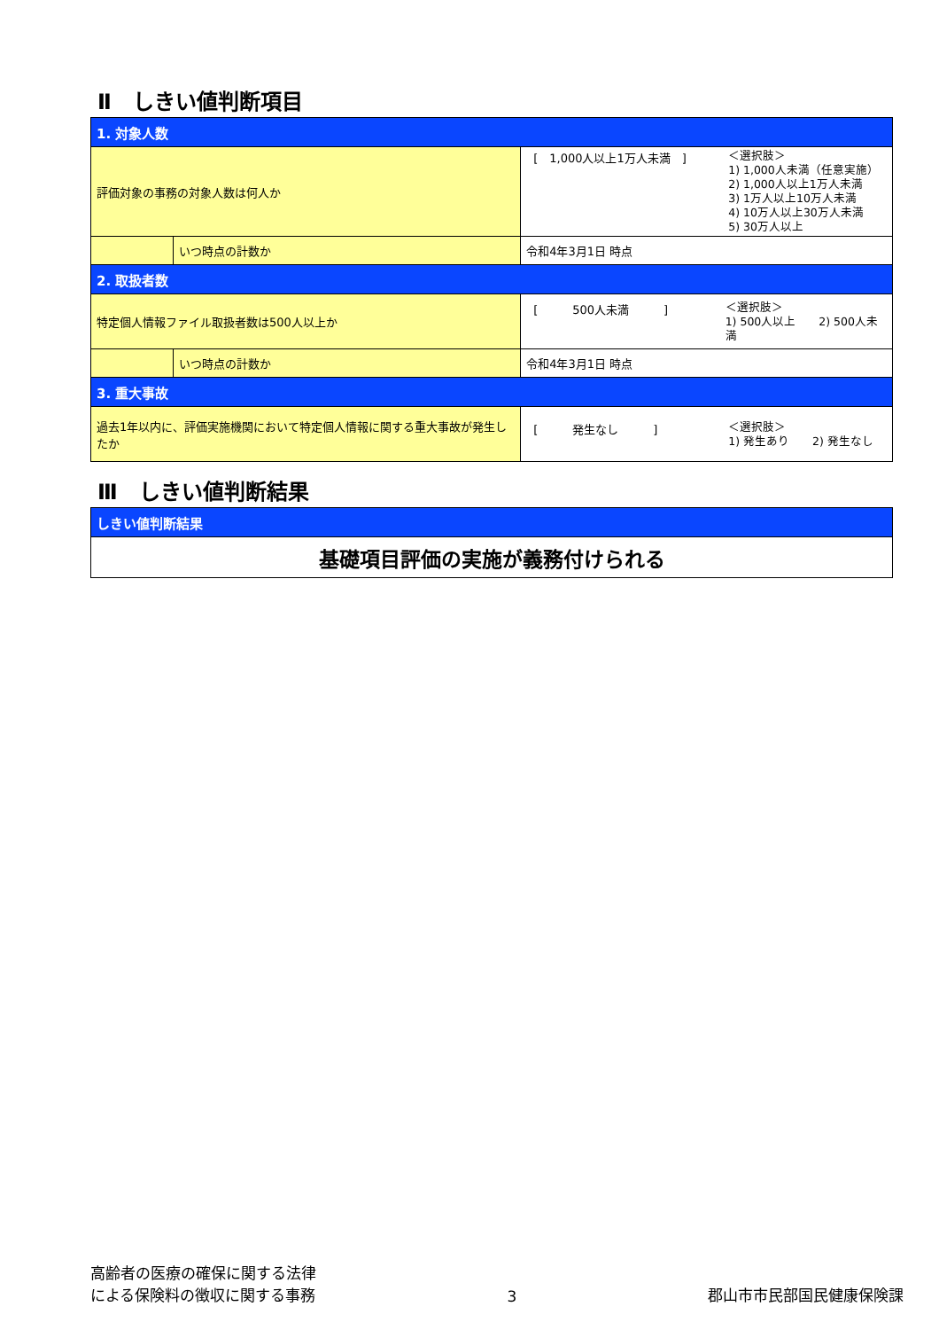Ⅱ　しきい値判断項目
| 1. 対象人数 | | |
| 評価対象の事務の対象人数は何人か | | [ 1,000人以上1万人未満 ] ＜選択肢＞ 1) 1,000人未満（任意実施） 2) 1,000人以上1万人未満 3) 1万人以上10万人未満 4) 10万人以上30万人未満 5) 30万人以上 |
| | いつ時点の計数か | 令和4年3月1日 時点 |
| 2. 取扱者数 | | |
| 特定個人情報ファイル取扱者数は500人以上か | | [ 500人未満 ] ＜選択肢＞ 1) 500人以上 2) 500人未満 |
| | いつ時点の計数か | 令和4年3月1日 時点 |
| 3. 重大事故 | | |
| 過去1年以内に、評価実施機関において特定個人情報に関する重大事故が発生したか | | [ 発生なし ] ＜選択肢＞ 1) 発生あり 2) 発生なし |
Ⅲ　しきい値判断結果
| しきい値判断結果 |
| 基礎項目評価の実施が義務付けられる |
高齢者の医療の確保に関する法律
による保険料の徴収に関する事務
3
郡山市市民部国民健康保険課